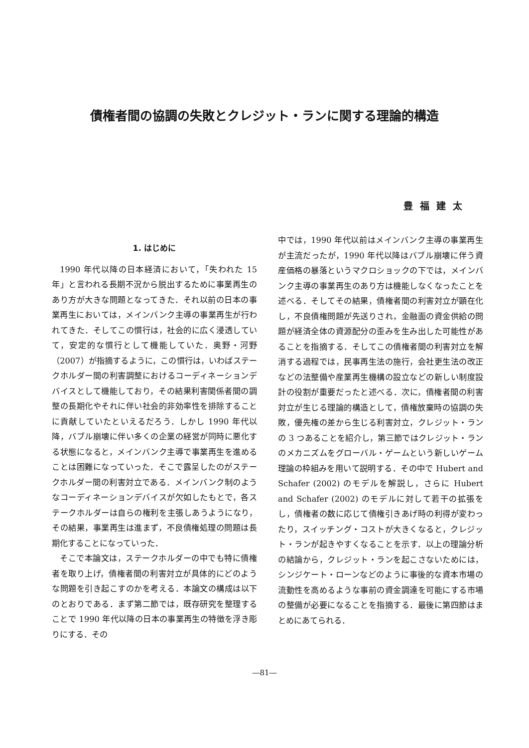債権者間の協調の失敗とクレジット・ランに関する理論的構造
豊福建太
1. はじめに
1990 年代以降の日本経済において，「失われた 15 年」と言われる長期不況から脱出するために事業再生のあり方が大きな問題となってきた．それ以前の日本の事業再生においては，メインバンク主導の事業再生が行われてきた．そしてこの慣行は，社会的に広く浸透していて，安定的な慣行として機能していた．奥野・河野（2007）が指摘するように，この慣行は，いわばステークホルダー間の利害調整におけるコーディネーションデバイスとして機能しており，その結果利害関係者間の調整の長期化やそれに伴い社会的非効率性を排除することに貢献していたといえるだろう．しかし 1990 年代以降，バブル崩壊に伴い多くの企業の経営が同時に悪化する状態になると，メインバンク主導で事業再生を進めることは困難になっていった．そこで露呈したのがステークホルダー間の利害対立である．メインバンク制のようなコーディネーションデバイスが欠如したもとで，各ステークホルダーは自らの権利を主張しあうようになり，その結果，事業再生は進まず，不良債権処理の問題は長期化することになっていった．
そこで本論文は，ステークホルダーの中でも特に債権者を取り上げ，債権者間の利害対立が具体的にどのような問題を引き起こすのかを考える．本論文の構成は以下のとおりである．まず第二節では，既存研究を整理することで 1990 年代以降の日本の事業再生の特徴を浮き彫りにする．その
中では，1990 年代以前はメインバンク主導の事業再生が主流だったが，1990 年代以降はバブル崩壊に伴う資産価格の暴落というマクロショックの下では，メインバンク主導の事業再生のあり方は機能しなくなったことを述べる．そしてその結果，債権者間の利害対立が顕在化し，不良債権問題が先送りされ，金融面の資金供給の問題が経済全体の資源配分の歪みを生み出した可能性があることを指摘する．そしてこの債権者間の利害対立を解消する過程では，民事再生法の施行，会社更生法の改正などの法整備や産業再生機構の設立などの新しい制度設計の役割が重要だったと述べる．次に，債権者間の利害対立が生じる理論的構造として，債権放棄時の協調の失敗，優先権の差から生じる利害対立，クレジット・ランの 3 つあることを紹介し，第三節ではクレジット・ランのメカニズムをグローバル・ゲームという新しいゲーム理論の枠組みを用いて説明する．その中で Hubert and Schafer (2002) のモデルを解説し，さらに Hubert and Schafer (2002) のモデルに対して若干の拡張をし，債権者の数に応じて債権引きあげ時の利得が変わったり，スイッチング・コストが大きくなると，クレジット・ランが起きやすくなることを示す．以上の理論分析の結論から，クレジット・ランを起こさないためには，シンジケート・ローンなどのように事後的な資本市場の流動性を高めるような事前の資金調達を可能にする市場の整備が必要になることを指摘する．最後に第四節はまとめにあてられる．
―81―